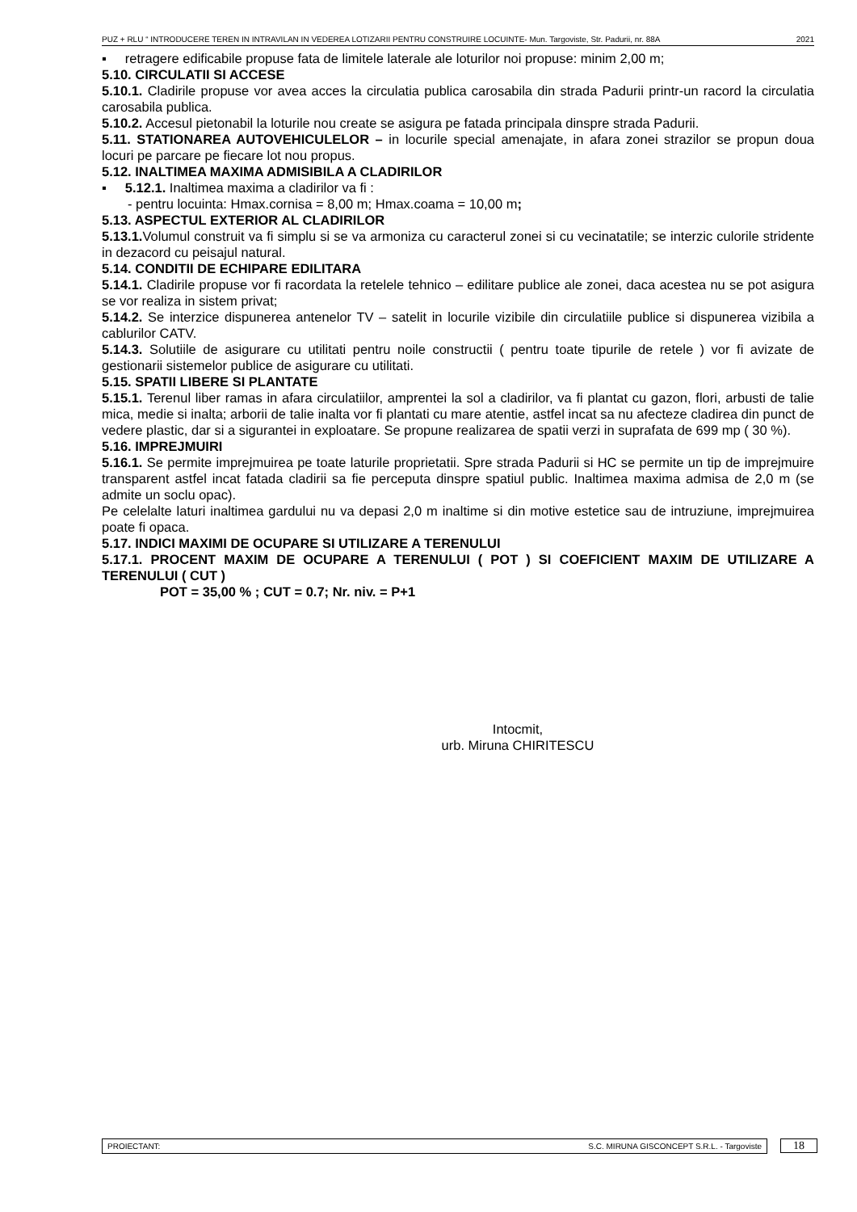PUZ + RLU “ INTRODUCERE TEREN IN INTRAVILAN IN VEDEREA LOTIZARII PENTRU CONSTRUIRE LOCUINTE- Mun. Targoviste, Str. Padurii, nr. 88A 2021
▪ retragere edificabile propuse fata de limitele laterale ale loturilor noi propuse: minim 2,00 m;
5.10. CIRCULATII SI ACCESE
5.10.1. Cladirile propuse vor avea acces la circulatia publica carosabila din strada Padurii printr-un racord la circulatia carosabila publica.
5.10.2. Accesul pietonabil la loturile nou create se asigura pe fatada principala dinspre strada Padurii.
5.11. STATIONAREA AUTOVEHICULELOR – in locurile special amenajate, in afara zonei strazilor se propun doua locuri pe parcare pe fiecare lot nou propus.
5.12. INALTIMEA MAXIMA ADMISIBILA A CLADIRILOR
▪ 5.12.1. Inaltimea maxima a cladirilor va fi :
- pentru locuinta: Hmax.cornisa = 8,00 m; Hmax.coama = 10,00 m;
5.13. ASPECTUL EXTERIOR AL CLADIRILOR
5.13.1. Volumul construit va fi simplu si se va armoniza cu caracterul zonei si cu vecinatatile; se interzic culorile stridente in dezacord cu peisajul natural.
5.14. CONDITII DE ECHIPARE EDILITARA
5.14.1. Cladirile propuse vor fi racordata la retelele tehnico – edilitare publice ale zonei, daca acestea nu se pot asigura se vor realiza in sistem privat;
5.14.2. Se interzice dispunerea antenelor TV – satelit in locurile vizibile din circulatiile publice si dispunerea vizibila a cablurilor CATV.
5.14.3. Solutiile de asigurare cu utilitati pentru noile constructii ( pentru toate tipurile de retele ) vor fi avizate de gestionarii sistemelor publice de asigurare cu utilitati.
5.15. SPATII LIBERE SI PLANTATE
5.15.1. Terenul liber ramas in afara circulatiilor, amprentei la sol a cladirilor, va fi plantat cu gazon, flori, arbusti de talie mica, medie si inalta; arborii de talie inalta vor fi plantati cu mare atentie, astfel incat sa nu afecteze cladirea din punct de vedere plastic, dar si a sigurantei in exploatare. Se propune realizarea de spatii verzi in suprafata de 699 mp ( 30 %).
5.16. IMPREJMUIRI
5.16.1. Se permite imprejmuirea pe toate laturile proprietatii. Spre strada Padurii si HC se permite un tip de imprejmuire transparent astfel incat fatada cladirii sa fie perceputa dinspre spatiul public. Inaltimea maxima admisa de 2,0 m (se admite un soclu opac).
Pe celelalte laturi inaltimea gardului nu va depasi 2,0 m inaltime si din motive estetice sau de intruziune, imprejmuirea poate fi opaca.
5.17. INDICI MAXIMI DE OCUPARE SI UTILIZARE A TERENULUI
5.17.1. PROCENT MAXIM DE OCUPARE A TERENULUI ( POT ) SI COEFICIENT MAXIM DE UTILIZARE A TERENULUI ( CUT )
POT = 35,00 % ; CUT = 0.7; Nr. niv. = P+1
Intocmit,
urb. Miruna CHIRITESCU
PROIECTANT: S.C. MIRUNA GISCONCEPT S.R.L. - Targoviste 18